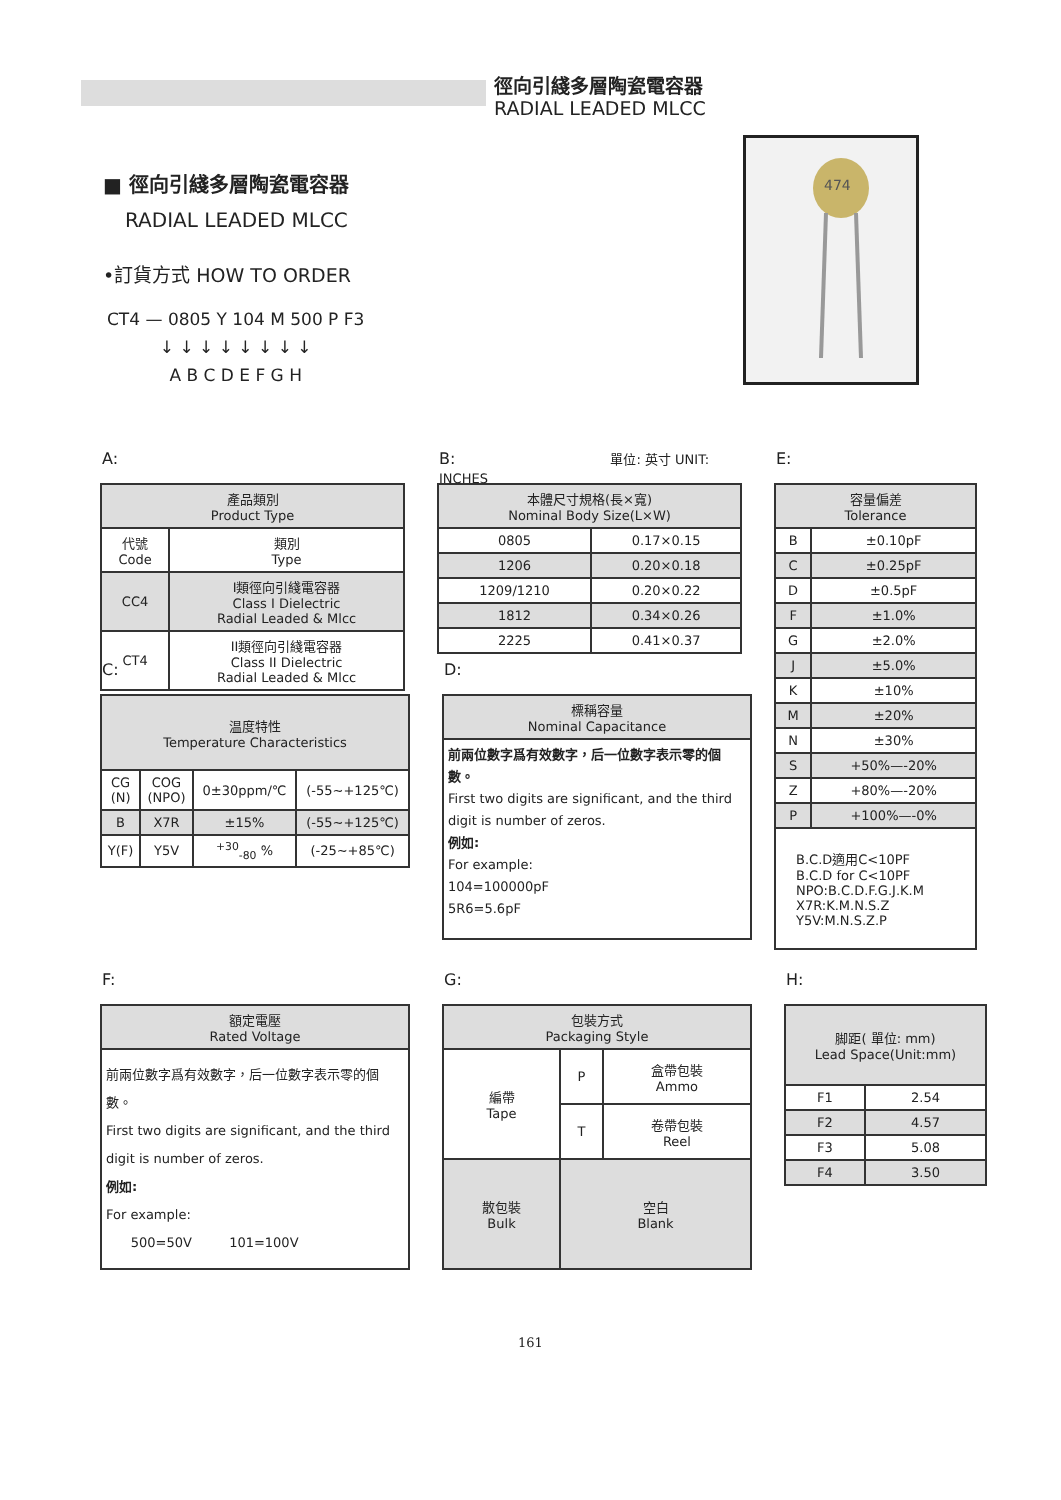徑向引綫多層陶瓷電容器
RADIAL LEADED MLCC
■ 徑向引綫多層陶瓷電容器
RADIAL LEADED MLCC
•訂貨方式 HOW TO ORDER
| CT4 — 0805 Y 104 M 500 P F3 |
| ↓ ↓ ↓ ↓ ↓ ↓ ↓ ↓ |
| A B C D E F G H |
474
A:
| 產品類別 Product Type | |
| --- | --- |
| 代號 Code | 類別 Type |
| CC4 | I類徑向引綫電容器 Class I Dielectric Radial Leaded & Mlcc |
| CT4 | II類徑向引綫電容器 Class II Dielectric Radial Leaded & Mlcc |
B: 單位: 英寸 UNIT: INCHES
| 本體尺寸規格(長×寬) Nominal Body Size(L×W) | |
| --- | --- |
| 0805 | 0.17×0.15 |
| 1206 | 0.20×0.18 |
| 1209/1210 | 0.20×0.22 |
| 1812 | 0.34×0.26 |
| 2225 | 0.41×0.37 |
E:
| 容量偏差 Tolerance | |
| --- | --- |
| B | ±0.10pF |
| C | ±0.25pF |
| D | ±0.5pF |
| F | ±1.0% |
| G | ±2.0% |
| J | ±5.0% |
| K | ±10% |
| M | ±20% |
| N | ±30% |
| S | +50%—-20% |
| Z | +80%—-20% |
| P | +100%—-0% |
| B.C.D適用C<10PF B.C.D for C<10PF NPO:B.C.D.F.G.J.K.M X7R:K.M.N.S.Z Y5V:M.N.S.Z.P | |
C:
| 温度特性 Temperature Characteristics | | | |
| --- | --- | --- | --- |
| CG (N) | COG (NPO) | 0±30ppm/℃ | (-55~+125℃) |
| B | X7R | ±15% | (-55~+125℃) |
| Y(F) | Y5V | <sup>+30</sup><sub>-80</sub> % | (-25~+85℃) |
D:
| 標稱容量 Nominal Capacitance |
| --- |
| 前兩位數字爲有效數字，后一位數字表示零的個數。 First two digits are significant, and the third digit is number of zeros. 例如: For example: 104=100000pF 5R6=5.6pF |
F:
| 額定電壓 Rated Voltage |
| --- |
| 前兩位數字爲有效數字，后一位數字表示零的個數。 First two digits are significant, and the third digit is number of zeros. 例如: For example: 500=50V 101=100V |
G:
| 包裝方式 Packaging Style | | |
| --- | --- | --- |
| 編帶 Tape | P | 盒帶包裝 Ammo |
| | T | 卷帶包裝 Reel |
| 散包裝 Bulk | 空白 Blank | |
H:
| 脚距( 單位: mm) Lead Space(Unit:mm) | |
| --- | --- |
| F1 | 2.54 |
| F2 | 4.57 |
| F3 | 5.08 |
| F4 | 3.50 |
161